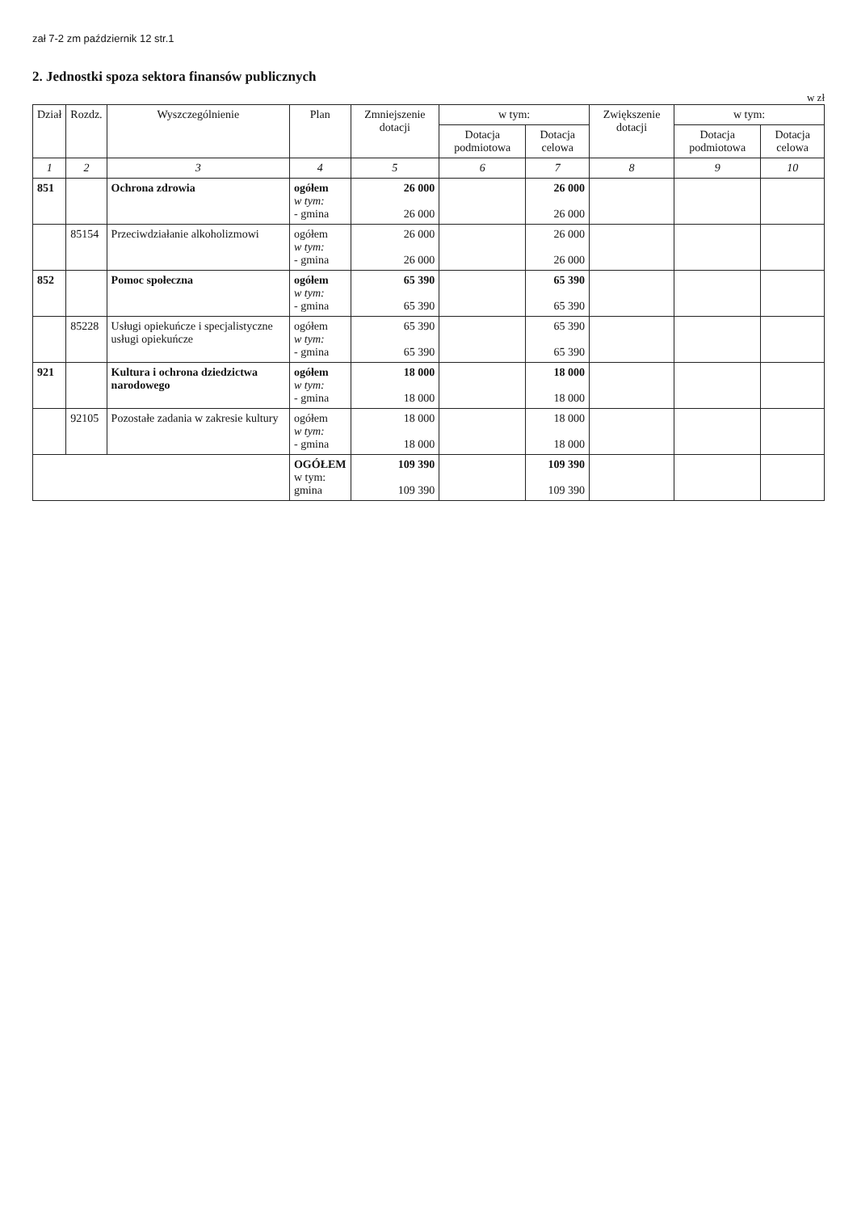zał 7-2 zm październik 12 str.1
2. Jednostki spoza sektora finansów publicznych
w zł
| Dział | Rozdz. | Wyszczególnienie | Plan | Zmniejszenie dotacji | w tym: | | Zwiększenie dotacji | w tym: | |
| --- | --- | --- | --- | --- | --- | --- | --- | --- | --- |
| | | | | | Dotacja podmiotowa | Dotacja celowa | | Dotacja podmiotowa | Dotacja celowa |
| 1 | 2 | 3 | 4 | 5 | 6 | 7 | 8 | 9 | 10 |
| 851 | | Ochrona zdrowia | ogółem w tym: - gmina | 26 000 26 000 | | 26 000 26 000 | | | |
| | 85154 | Przeciwdziałanie alkoholizmowi | ogółem w tym: - gmina | 26 000 26 000 | | 26 000 26 000 | | | |
| 852 | | Pomoc społeczna | ogółem w tym: - gmina | 65 390 65 390 | | 65 390 65 390 | | | |
| | 85228 | Usługi opiekuńcze i specjalistyczne usługi opiekuńcze | ogółem w tym: - gmina | 65 390 65 390 | | 65 390 65 390 | | | |
| 921 | | Kultura i ochrona dziedzictwa narodowego | ogółem w tym: - gmina | 18 000 18 000 | | 18 000 18 000 | | | |
| | 92105 | Pozostałe zadania w zakresie kultury | ogółem w tym: - gmina | 18 000 18 000 | | 18 000 18 000 | | | |
| | | | OGÓŁEM w tym: gmina | 109 390 109 390 | | 109 390 109 390 | | | |